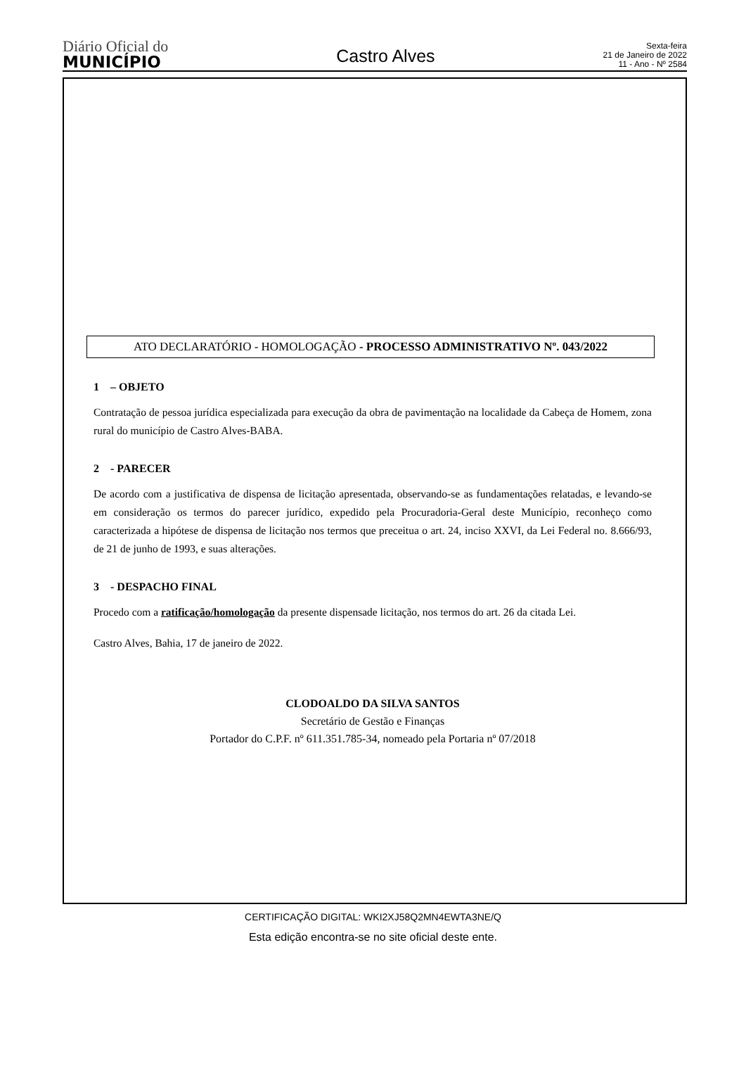Diário Oficial do
MUNICÍPIO
Castro Alves
Sexta-feira
21 de Janeiro de 2022
11 - Ano - Nº 2584
ATO DECLARATÓRIO - HOMOLOGAÇÃO - PROCESSO ADMINISTRATIVO Nº. 043/2022
1 – OBJETO
Contratação de pessoa jurídica especializada para execução da obra de pavimentação na localidade da Cabeça de Homem, zona rural do município de Castro Alves-BABA.
2 - PARECER
De acordo com a justificativa de dispensa de licitação apresentada, observando-se as fundamentações relatadas, e levando-se em consideração os termos do parecer jurídico, expedido pela Procuradoria-Geral deste Município, reconheço como caracterizada a hipótese de dispensa de licitação nos termos que preceitua o art. 24, inciso XXVI, da Lei Federal no. 8.666/93, de 21 de junho de 1993, e suas alterações.
3 - DESPACHO FINAL
Procedo com a ratificação/homologação da presente dispensade licitação, nos termos do art. 26 da citada Lei.
Castro Alves, Bahia, 17 de janeiro de 2022.
CLODOALDO DA SILVA SANTOS
Secretário de Gestão e Finanças
Portador do C.P.F. nº 611.351.785-34, nomeado pela Portaria nº 07/2018
CERTIFICAÇÃO DIGITAL: WKI2XJ58Q2MN4EWTA3NE/Q
Esta edição encontra-se no site oficial deste ente.